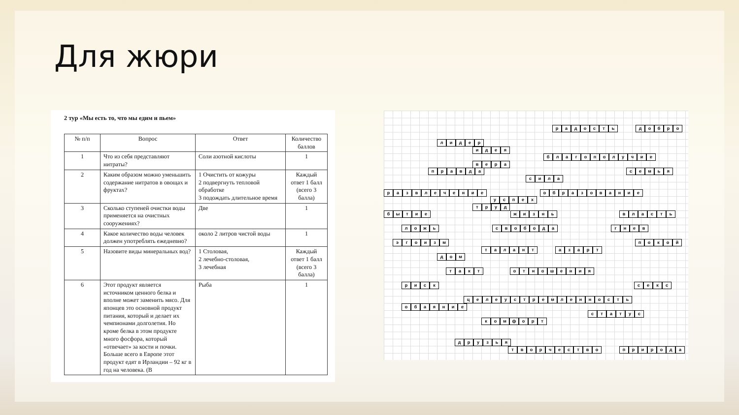Для жюри
2 тур «Мы есть то, что мы едим и пьем»
| № п/п | Вопрос | Ответ | Количество баллов |
| --- | --- | --- | --- |
| 1 | Что из себя представляют нитраты? | Соли азотной кислоты | 1 |
| 2 | Каким образом можно уменьшить содержание нитратов в овощах и фруктах? | 1 Очистить от кожуры 2 подвергнуть тепловой обработке 3 подождать длительное время | Каждый ответ 1 балл (всего 3 балла) |
| 3 | Сколько ступеней очистки воды применяется на очистных сооружениях? | Две | 1 |
| 4 | Какое количество воды человек должен употреблять ежедневно? | около 2 литров чистой воды | 1 |
| 5 | Назовите виды минеральных вод? | 1 Столовая, 2 лечебно-столовая, 3 лечебная | Каждый ответ 1 балл (всего 3 балла) |
| 6 | Этот продукт является источником ценного белка и вполне может заменить мясо. Для японцев это основной продукт питания, который и делает их чемпионами долголетия. Но кроме белка в этом продукте много фосфора, который «отвечает» за кости и почки. Больше всего в Европе этот продукт едят в Ирландии – 92 кг в год на человека. (В | Рыба | 1 |
радость добро
лидер
идея
благополучие
вера
правда семья
сила
развлечение образование
успех
труд
бытие жизнь власть
ложь свобода гнев
эгоизм покой
талант азарт
дом
такт отношения
риск секс
целеустремленность
обаяние
статус
комфорт
друзья
творчество природа